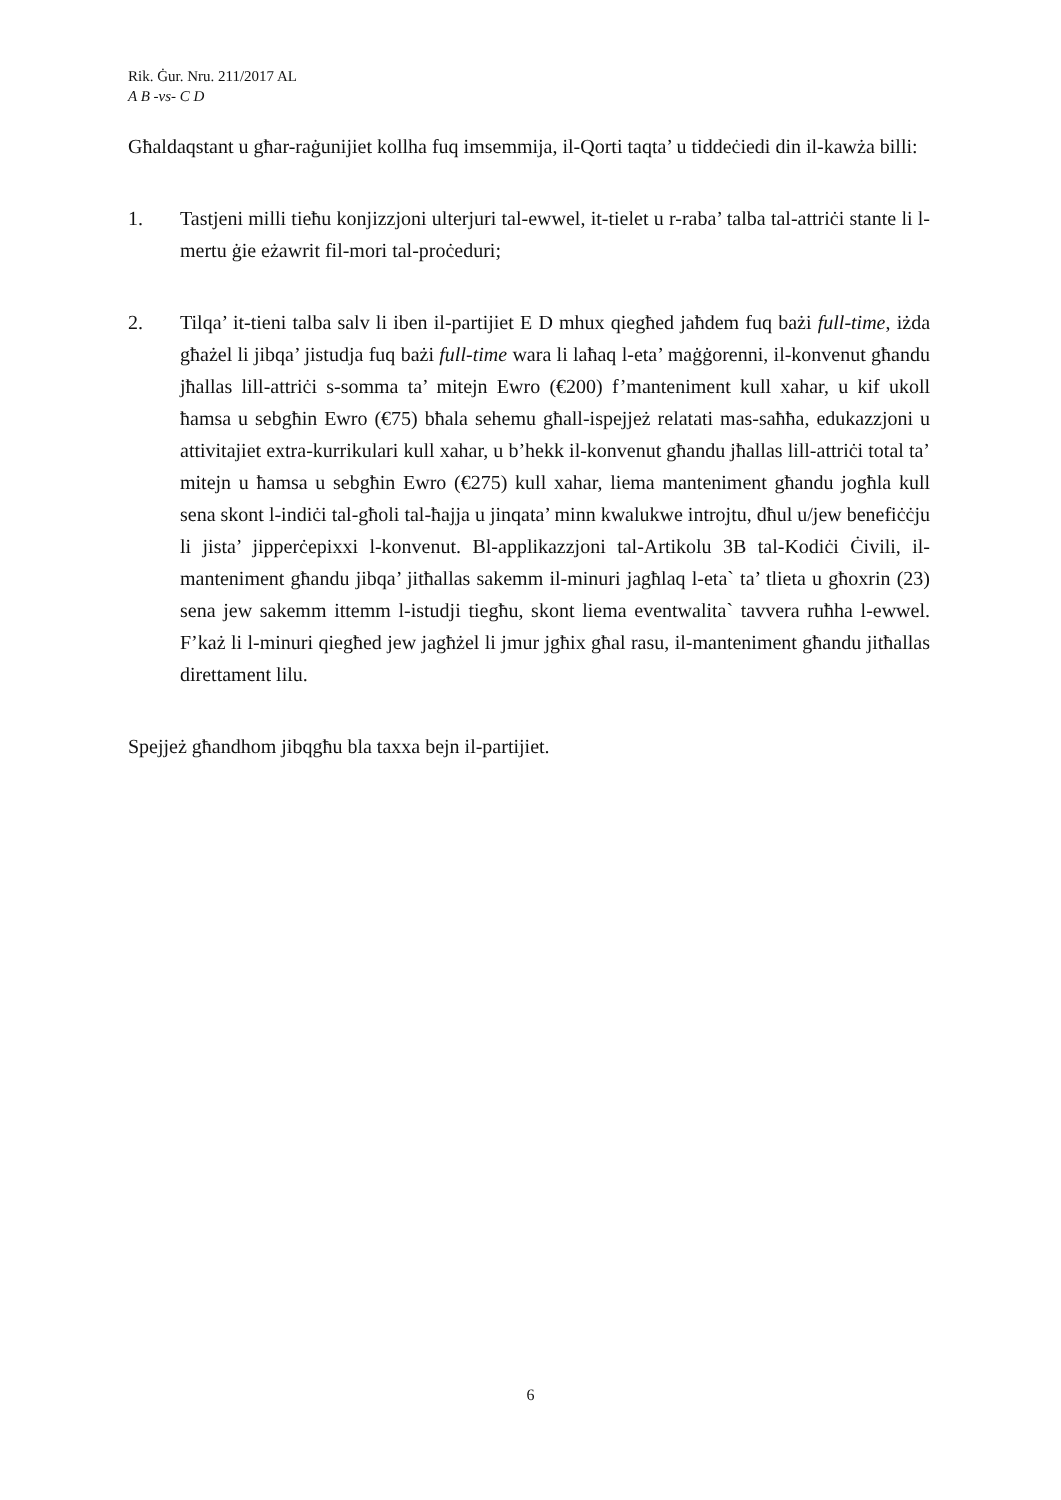Rik. Ġur. Nru. 211/2017 AL
A B -vs- C D
Għaldaqstant u għar-raġunijiet kollha fuq imsemmija, il-Qorti taqta’ u tiddeċiedi din il-kawża billi:
1. Tastjeni milli tieħu konjizzjoni ulterjuri tal-ewwel, it-tielet u r-raba’ talba tal-attriċi stante li l-mertu ġie eżawrit fil-mori tal-proċeduri;
2. Tilqa’ it-tieni talba salv li iben il-partijiet E D mhux qiegħed jaħdem fuq bażi full-time, iżda għażel li jibqa’ jistudja fuq bażi full-time wara li laħaq l-eta’ maġġorenni, il-konvenut għandu jħallas lill-attriċi s-somma ta’ mitejn Ewro (€200) f’manteniment kull xahar, u kif ukoll ħamsa u sebgħin Ewro (€75) bħala sehemu għall-ispejjeż relatati mas-saħħa, edukazzjoni u attivitajiet extra-kurrikulari kull xahar, u b’hekk il-konvenut għandu jħallas lill-attriċi total ta’ mitejn u ħamsa u sebgħin Ewro (€275) kull xahar, liema manteniment għandu jogħla kull sena skont l-indiċi tal-għoli tal-ħajja u jinqata’ minn kwalukwe introjtu, dħul u/jew benefiċċju li jista’ jipperċepixxi l-konvenut. Bl-applikazzjoni tal-Artikolu 3B tal-Kodiċi Ċivili, il-manteniment għandu jibqa’ jitħallas sakemm il-minuri jagħlaq l-eta` ta’ tlieta u għoxrin (23) sena jew sakemm ittemm l-istudji tiegħu, skont liema eventwalita` tavvera ruħha l-ewwel. F’każ li l-minuri qiegħed jew jagħżel li jmur jgħix għal rasu, il-manteniment għandu jitħallas direttament lilu.
Spejjeż għandhom jibqgħu bla taxxa bejn il-partijiet.
6